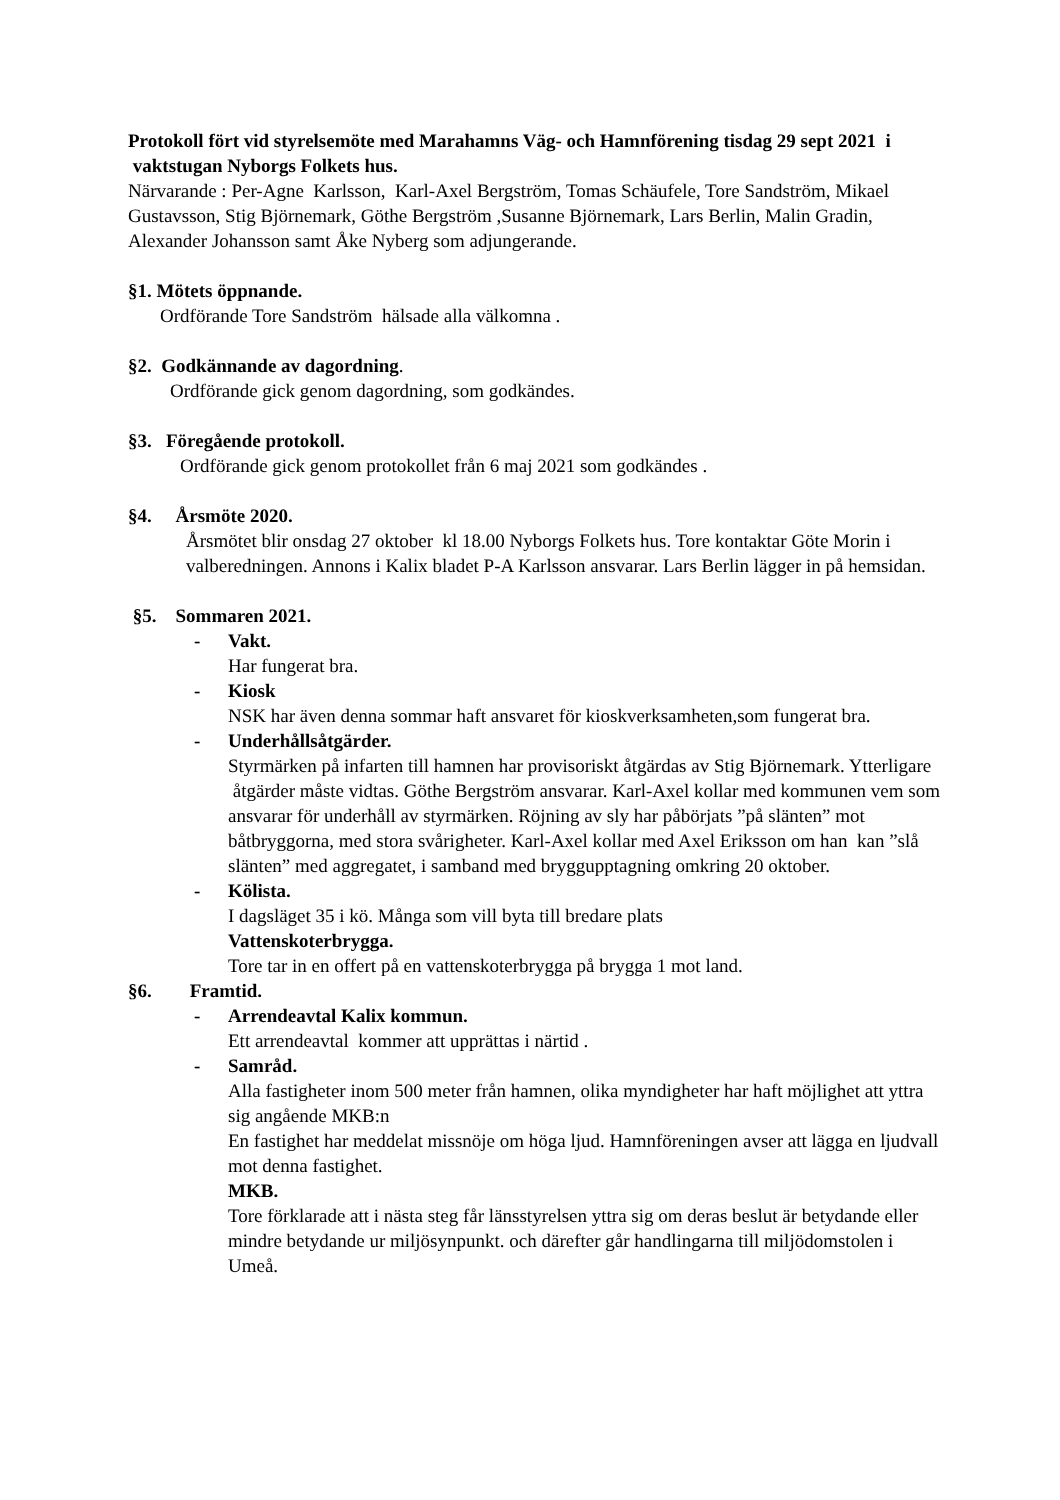Protokoll fört vid styrelsemöte med Marahamns Väg- och Hamnförening tisdag 29 sept 2021 i vaktstugan Nyborgs Folkets hus.
Närvarande : Per-Agne Karlsson, Karl-Axel Bergström, Tomas Schäufele, Tore Sandström, Mikael Gustavsson, Stig Björnemark, Göthe Bergström ,Susanne Björnemark, Lars Berlin, Malin Gradin, Alexander Johansson samt Åke Nyberg som adjungerande.
§1. Mötets öppnande.
Ordförande Tore Sandström hälsade alla välkomna .
§2. Godkännande av dagordning.
Ordförande gick genom dagordning, som godkändes.
§3. Föregående protokoll.
Ordförande gick genom protokollet från 6 maj 2021 som godkändes .
§4. Årsmöte 2020.
Årsmötet blir onsdag 27 oktober kl 18.00 Nyborgs Folkets hus. Tore kontaktar Göte Morin i valberedningen. Annons i Kalix bladet P-A Karlsson ansvarar. Lars Berlin lägger in på hemsidan.
§5. Sommaren 2021.
- Vakt.
Har fungerat bra.
- Kiosk
NSK har även denna sommar haft ansvaret för kioskverksamheten,som fungerat bra.
- Underhållsåtgärder.
Styrmärken på infarten till hamnen har provisoriskt åtgärdas av Stig Björnemark. Ytterligare åtgärder måste vidtas. Göthe Bergström ansvarar. Karl-Axel kollar med kommunen vem som ansvarar för underhåll av styrmärken. Röjning av sly har påbörjats ”på slänten” mot båtbryggorna, med stora svårigheter. Karl-Axel kollar med Axel Eriksson om han kan ”slå slänten” med aggregatet, i samband med bryggupptagning omkring 20 oktober.
- Kölista.
I dagsläget 35 i kö. Många som vill byta till bredare plats
Vattenskoterbrygga.
Tore tar in en offert på en vattenskoterbrygga på brygga 1 mot land.
§6. Framtid.
- Arrendeavtal Kalix kommun.
Ett arrendeavtal kommer att upprättas i närtid .
- Samråd.
Alla fastigheter inom 500 meter från hamnen, olika myndigheter har haft möjlighet att yttra sig angående MKB:n
En fastighet har meddelat missnöje om höga ljud. Hamnföreningen avser att lägga en ljudvall mot denna fastighet.
MKB.
Tore förklarade att i nästa steg får länsstyrelsen yttra sig om deras beslut är betydande eller mindre betydande ur miljösynpunkt. och därefter går handlingarna till miljödomstolen i Umeå.